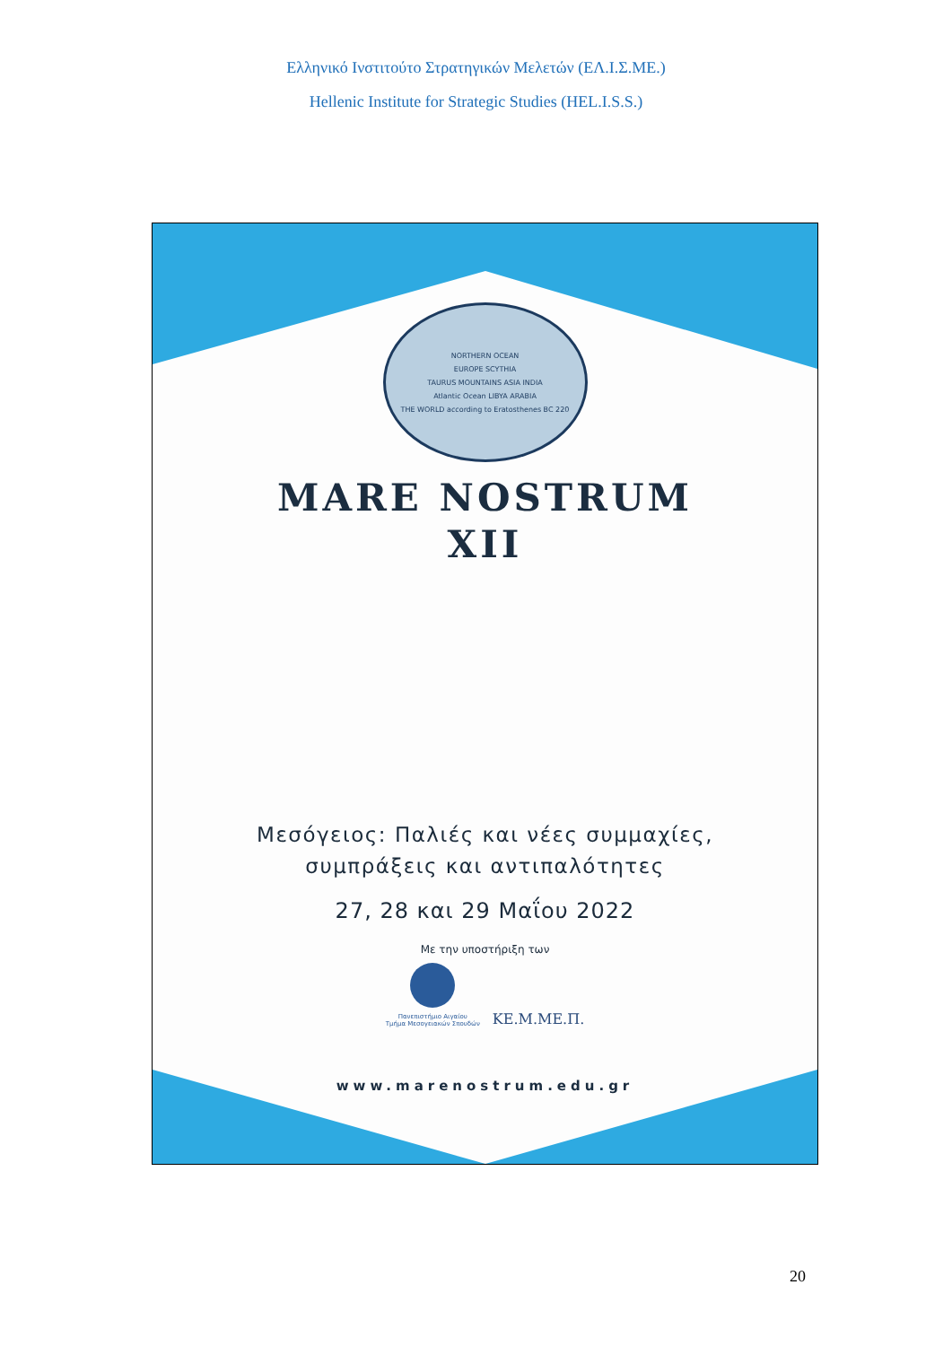Ελληνικό Ινστιτούτο Στρατηγικών Μελετών (ΕΛ.Ι.Σ.ΜΕ.)
Hellenic Institute for Strategic Studies (HEL.I.S.S.)
NORTHERN OCEAN
EUROPE SCYTHIA
TAURUS MOUNTAINS ASIA INDIA
Atlantic Ocean LIBYA ARABIA
THE WORLD according to Eratosthenes BC 220
MARE NOSTRUM
XII
Μεσόγειος: Παλιές και νέες συμμαχίες,
συμπράξεις και αντιπαλότητες
27, 28 και 29 Μαΐου 2022
Με την υποστήριξη των
Πανεπιστήμιο Αιγαίου
Τμήμα Μεσογειακών Σπουδών
ΚΕ.Μ.ΜΕ.Π.
www.marenostrum.edu.gr
20